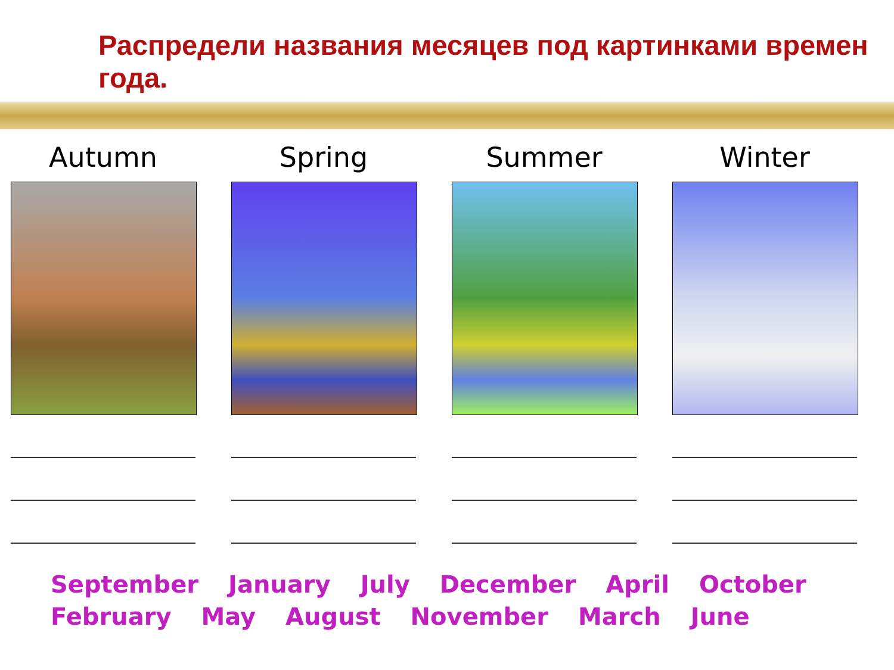Распредели названия месяцев под картинками времен года.
Autumn Spring Summer Winter
September January July December April October February May August November March June